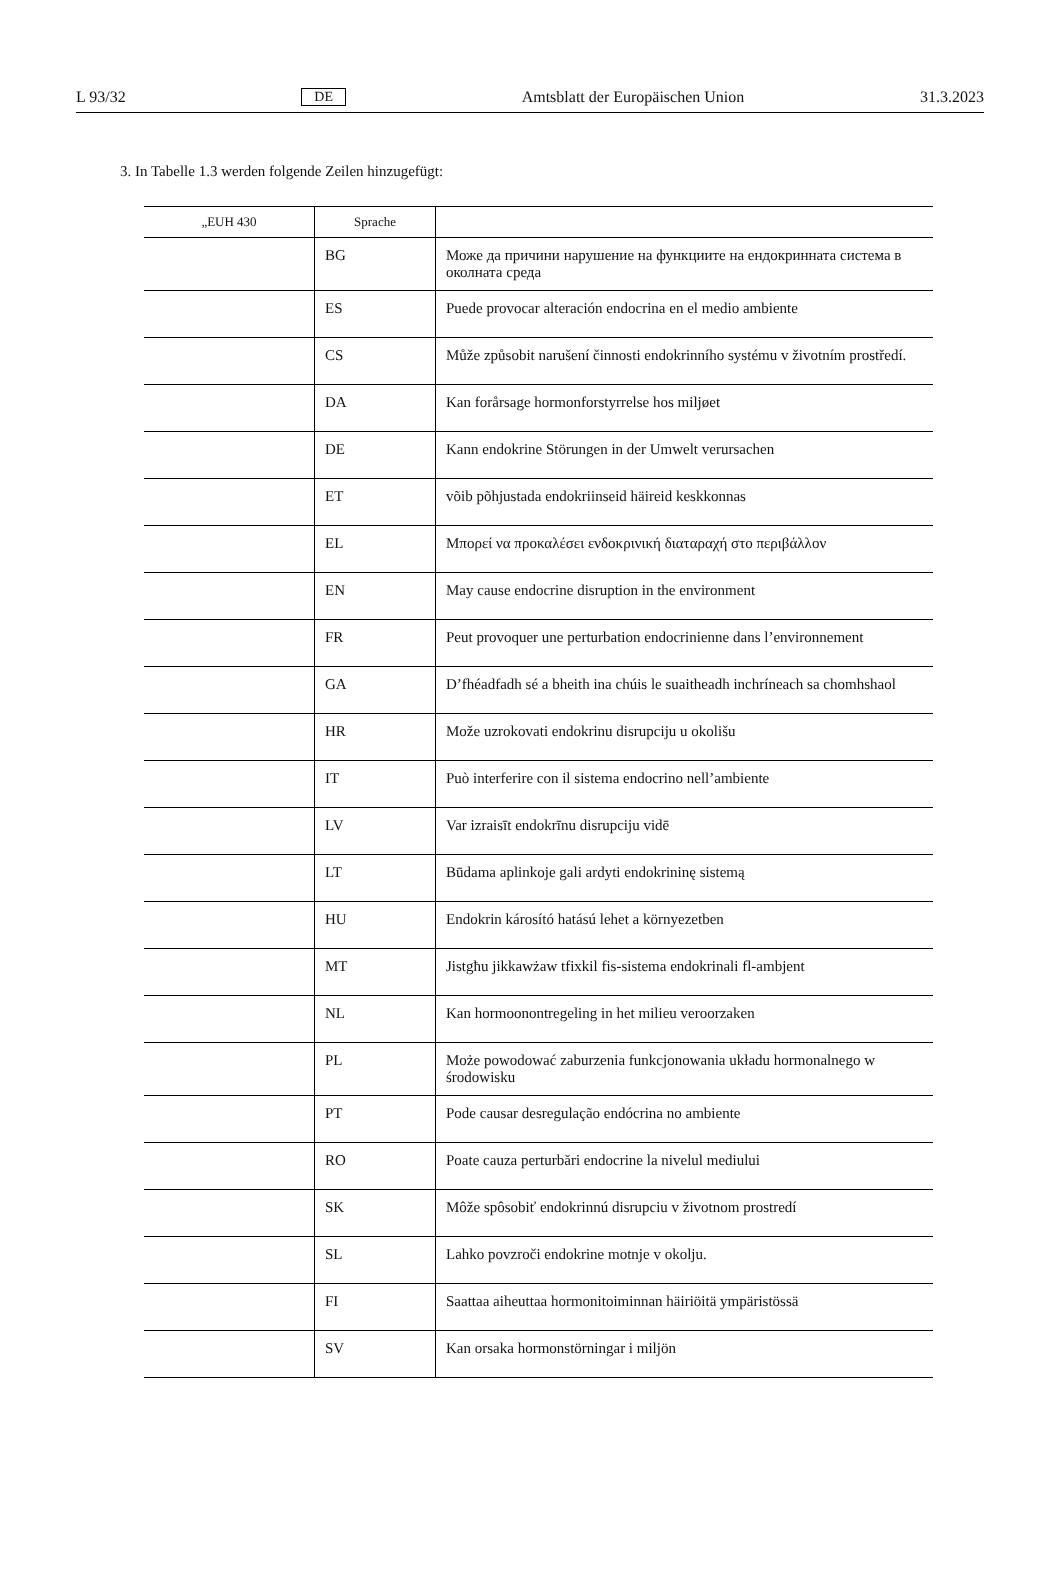L 93/32 DE Amtsblatt der Europäischen Union 31.3.2023
3. In Tabelle 1.3 werden folgende Zeilen hinzugefügt:
| „EUH 430 | Sprache | |
| --- | --- | --- |
| | BG | Може да причини нарушение на функциите на ендокринната система в околната среда |
| | ES | Puede provocar alteración endocrina en el medio ambiente |
| | CS | Může způsobit narušení činnosti endokrinního systému v životním prostředí. |
| | DA | Kan forårsage hormonforstyrrelse hos miljøet |
| | DE | Kann endokrine Störungen in der Umwelt verursachen |
| | ET | võib põhjustada endokriinseid häireid keskkonnas |
| | EL | Μπορεί να προκαλέσει ενδοκρινική διαταραχή στο περιβάλλον |
| | EN | May cause endocrine disruption in the environment |
| | FR | Peut provoquer une perturbation endocrinienne dans l’environnement |
| | GA | D’fhéadfadh sé a bheith ina chúis le suaitheadh inchríneach sa chomhshaol |
| | HR | Može uzrokovati endokrinu disrupciju u okolišu |
| | IT | Può interferire con il sistema endocrino nell’ambiente |
| | LV | Var izraisīt endokrīnu disrupciju vidē |
| | LT | Būdama aplinkoje gali ardyti endokrininę sistemą |
| | HU | Endokrin károsító hatású lehet a környezetben |
| | MT | Jistgħu jikkawżaw tfixkil fis-sistema endokrinali fl-ambjent |
| | NL | Kan hormoonontregeling in het milieu veroorzaken |
| | PL | Może powodować zaburzenia funkcjonowania układu hormonalnego w środowisku |
| | PT | Pode causar desregulação endócrina no ambiente |
| | RO | Poate cauza perturbări endocrine la nivelul mediului |
| | SK | Môže spôsobiť endokrinnú disrupciu v životnom prostredí |
| | SL | Lahko povzroči endokrine motnje v okolju. |
| | FI | Saattaa aiheuttaa hormonitoiminnan häiriöitä ympäristössä |
| | SV | Kan orsaka hormonstörningar i miljön |